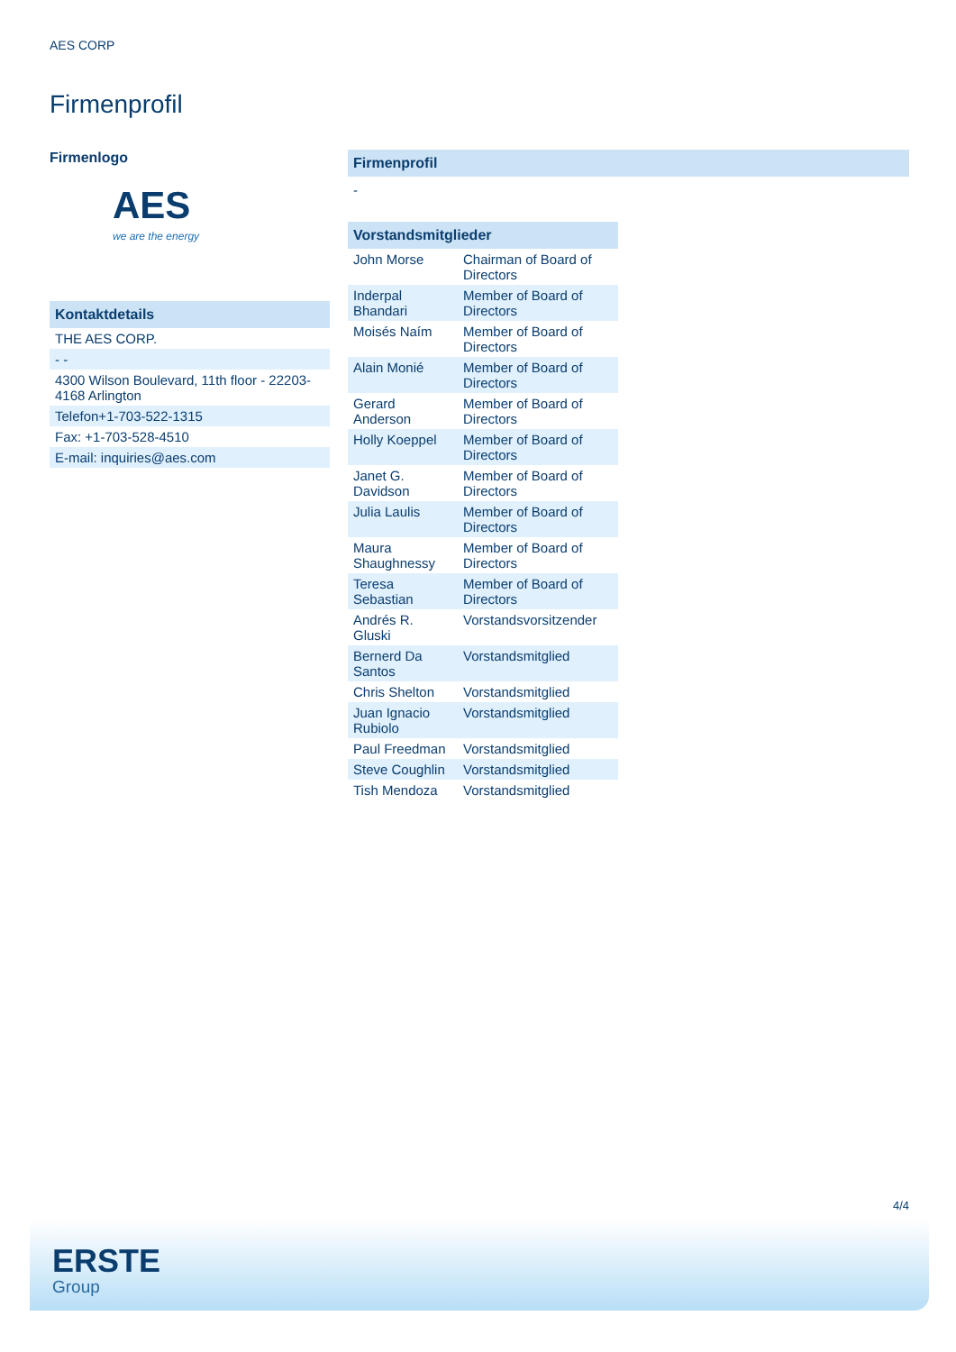AES CORP
Firmenprofil
Firmenlogo
AES
we are the energy
| Kontaktdetails |
| THE AES CORP. |
| - - |
| 4300 Wilson Boulevard, 11th floor - 22203-4168 Arlington |
| Telefon+1-703-522-1315 |
| Fax: +1-703-528-4510 |
| E-mail: inquiries@aes.com |
Firmenprofil
-
| Vorstandsmitglieder | |
| John Morse | Chairman of Board of Directors |
| Inderpal Bhandari | Member of Board of Directors |
| Moisés Naím | Member of Board of Directors |
| Alain Monié | Member of Board of Directors |
| Gerard Anderson | Member of Board of Directors |
| Holly Koeppel | Member of Board of Directors |
| Janet G. Davidson | Member of Board of Directors |
| Julia Laulis | Member of Board of Directors |
| Maura Shaughnessy | Member of Board of Directors |
| Teresa Sebastian | Member of Board of Directors |
| Andrés R. Gluski | Vorstandsvorsitzender |
| Bernerd Da Santos | Vorstandsmitglied |
| Chris Shelton | Vorstandsmitglied |
| Juan Ignacio Rubiolo | Vorstandsmitglied |
| Paul Freedman | Vorstandsmitglied |
| Steve Coughlin | Vorstandsmitglied |
| Tish Mendoza | Vorstandsmitglied |
4/4
ERSTE
Group